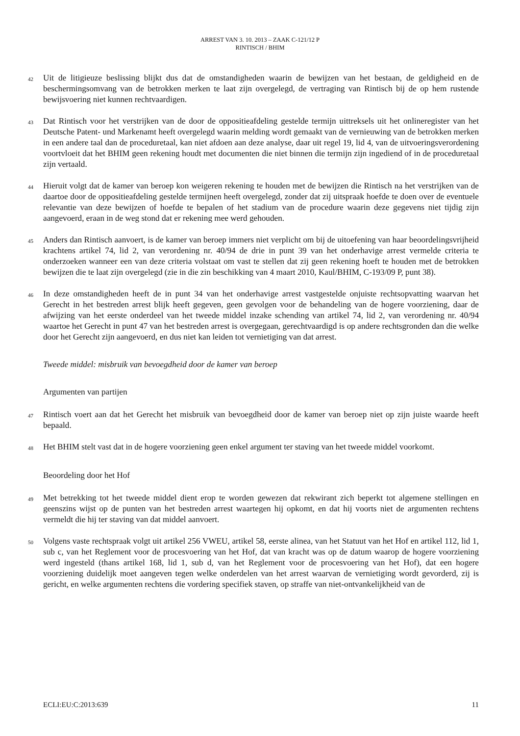ARREST VAN 3. 10. 2013 – ZAAK C-121/12 P
RINTISCH / BHIM
42
Uit de litigieuze beslissing blijkt dus dat de omstandigheden waarin de bewijzen van het bestaan, de geldigheid en de beschermingsomvang van de betrokken merken te laat zijn overgelegd, de vertraging van Rintisch bij de op hem rustende bewijsvoering niet kunnen rechtvaardigen.
43
Dat Rintisch voor het verstrijken van de door de oppositieafdeling gestelde termijn uittreksels uit het onlineregister van het Deutsche Patent- und Markenamt heeft overgelegd waarin melding wordt gemaakt van de vernieuwing van de betrokken merken in een andere taal dan de proceduretaal, kan niet afdoen aan deze analyse, daar uit regel 19, lid 4, van de uitvoeringsverordening voortvloeit dat het BHIM geen rekening houdt met documenten die niet binnen die termijn zijn ingediend of in de proceduretaal zijn vertaald.
44
Hieruit volgt dat de kamer van beroep kon weigeren rekening te houden met de bewijzen die Rintisch na het verstrijken van de daartoe door de oppositieafdeling gestelde termijnen heeft overgelegd, zonder dat zij uitspraak hoefde te doen over de eventuele relevantie van deze bewijzen of hoefde te bepalen of het stadium van de procedure waarin deze gegevens niet tijdig zijn aangevoerd, eraan in de weg stond dat er rekening mee werd gehouden.
45
Anders dan Rintisch aanvoert, is de kamer van beroep immers niet verplicht om bij de uitoefening van haar beoordelingsvrijheid krachtens artikel 74, lid 2, van verordening nr. 40/94 de drie in punt 39 van het onderhavige arrest vermelde criteria te onderzoeken wanneer een van deze criteria volstaat om vast te stellen dat zij geen rekening hoeft te houden met de betrokken bewijzen die te laat zijn overgelegd (zie in die zin beschikking van 4 maart 2010, Kaul/BHIM, C-193/09 P, punt 38).
46
In deze omstandigheden heeft de in punt 34 van het onderhavige arrest vastgestelde onjuiste rechtsopvatting waarvan het Gerecht in het bestreden arrest blijk heeft gegeven, geen gevolgen voor de behandeling van de hogere voorziening, daar de afwijzing van het eerste onderdeel van het tweede middel inzake schending van artikel 74, lid 2, van verordening nr. 40/94 waartoe het Gerecht in punt 47 van het bestreden arrest is overgegaan, gerechtvaardigd is op andere rechtsgronden dan die welke door het Gerecht zijn aangevoerd, en dus niet kan leiden tot vernietiging van dat arrest.
Tweede middel: misbruik van bevoegdheid door de kamer van beroep
Argumenten van partijen
47
Rintisch voert aan dat het Gerecht het misbruik van bevoegdheid door de kamer van beroep niet op zijn juiste waarde heeft bepaald.
48
Het BHIM stelt vast dat in de hogere voorziening geen enkel argument ter staving van het tweede middel voorkomt.
Beoordeling door het Hof
49
Met betrekking tot het tweede middel dient erop te worden gewezen dat rekwirant zich beperkt tot algemene stellingen en geenszins wijst op de punten van het bestreden arrest waartegen hij opkomt, en dat hij voorts niet de argumenten rechtens vermeldt die hij ter staving van dat middel aanvoert.
50
Volgens vaste rechtspraak volgt uit artikel 256 VWEU, artikel 58, eerste alinea, van het Statuut van het Hof en artikel 112, lid 1, sub c, van het Reglement voor de procesvoering van het Hof, dat van kracht was op de datum waarop de hogere voorziening werd ingesteld (thans artikel 168, lid 1, sub d, van het Reglement voor de procesvoering van het Hof), dat een hogere voorziening duidelijk moet aangeven tegen welke onderdelen van het arrest waarvan de vernietiging wordt gevorderd, zij is gericht, en welke argumenten rechtens die vordering specifiek staven, op straffe van niet-ontvankelijkheid van de
ECLI:EU:C:2013:639 11